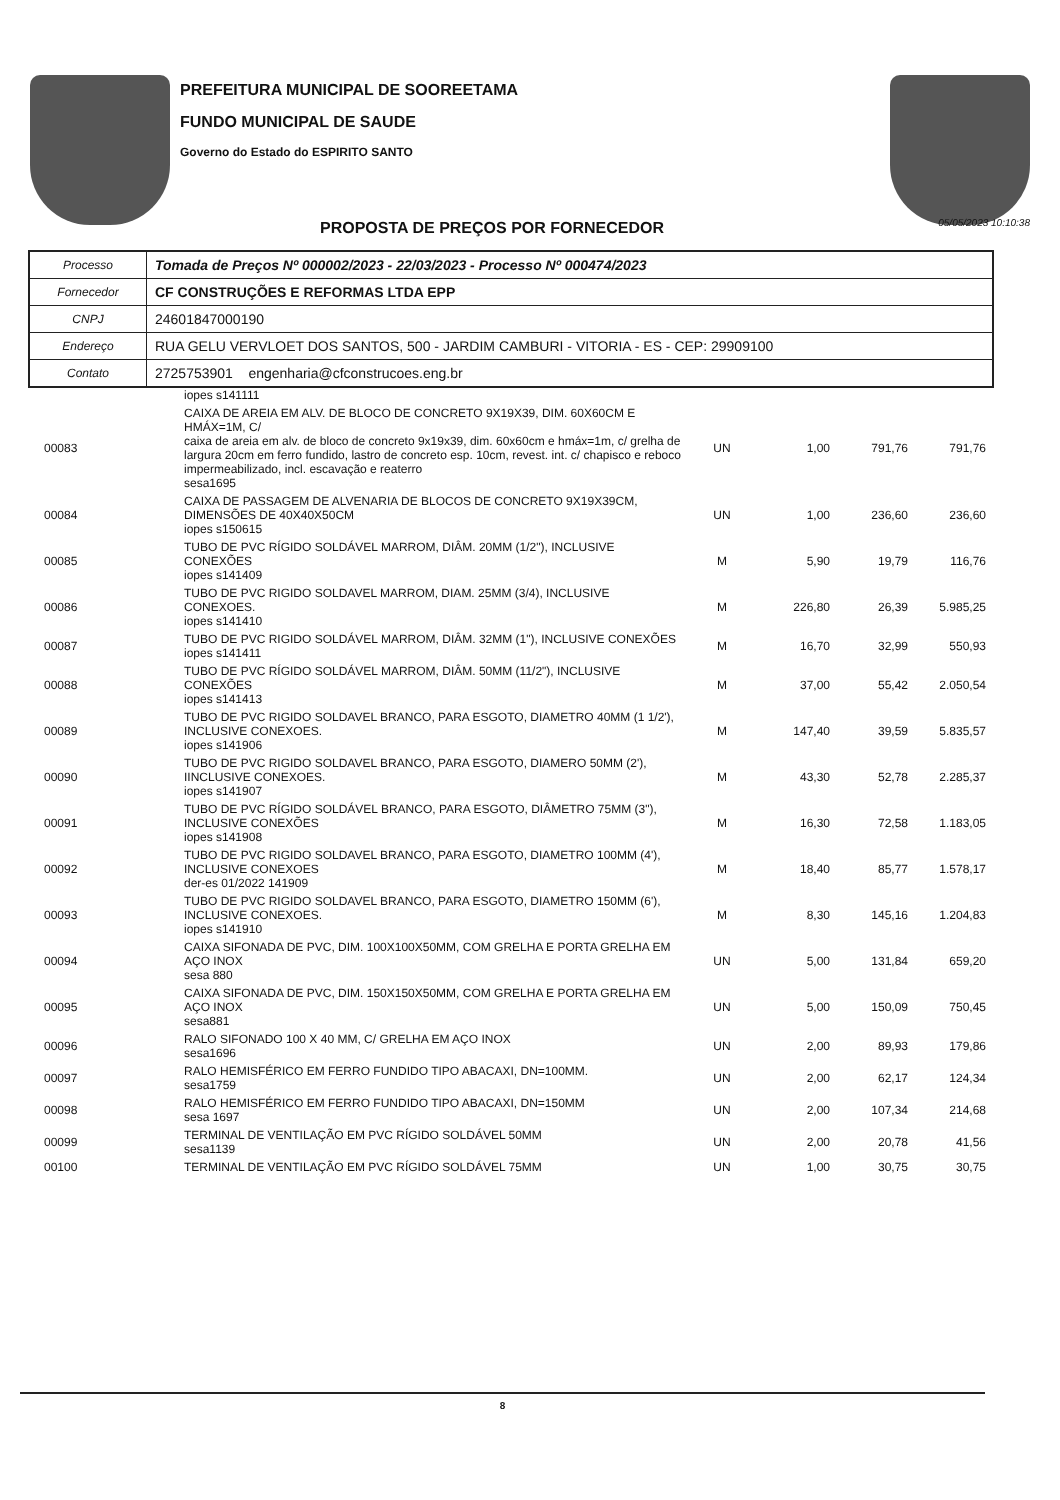PREFEITURA MUNICIPAL DE SOOREETAMA
FUNDO MUNICIPAL DE SAUDE
Governo do Estado do ESPIRITO SANTO
PROPOSTA DE PREÇOS POR FORNECEDOR
05/05/2023 10:10:38
| Processo | Tomada de Preços Nº 000002/2023 - 22/03/2023 - Processo Nº 000474/2023 |
| Fornecedor | CF CONSTRUÇÕES E REFORMAS LTDA EPP |
| CNPJ | 24601847000190 |
| Endereço | RUA GELU VERVLOET DOS SANTOS, 500 - JARDIM CAMBURI - VITORIA - ES - CEP: 29909100 |
| Contato | 2725753901 engenharia@cfconstrucoes.eng.br |
| | iopes s141111 | | | | |
| 00083 | CAIXA DE AREIA EM ALV. DE BLOCO DE CONCRETO 9X19X39, DIM. 60X60CM E HMÁX=1M, C/ caixa de areia em alv. de bloco de concreto 9x19x39, dim. 60x60cm e hmáx=1m, c/ grelha de largura 20cm em ferro fundido, lastro de concreto esp. 10cm, revest. int. c/ chapisco e reboco impermeabilizado, incl. escavação e reaterro sesa1695 | UN | 1,00 | 791,76 | 791,76 |
| 00084 | CAIXA DE PASSAGEM DE ALVENARIA DE BLOCOS DE CONCRETO 9X19X39CM, DIMENSÕES DE 40X40X50CM iopes s150615 | UN | 1,00 | 236,60 | 236,60 |
| 00085 | TUBO DE PVC RÍGIDO SOLDÁVEL MARROM, DIÂM. 20MM (1/2"), INCLUSIVE CONEXÕES iopes s141409 | M | 5,90 | 19,79 | 116,76 |
| 00086 | TUBO DE PVC RIGIDO SOLDAVEL MARROM, DIAM. 25MM (3/4), INCLUSIVE CONEXOES. iopes s141410 | M | 226,80 | 26,39 | 5.985,25 |
| 00087 | TUBO DE PVC RIGIDO SOLDÁVEL MARROM, DIÂM. 32MM (1"), INCLUSIVE CONEXÕES iopes s141411 | M | 16,70 | 32,99 | 550,93 |
| 00088 | TUBO DE PVC RÍGIDO SOLDÁVEL MARROM, DIÂM. 50MM (11/2"), INCLUSIVE CONEXÕES iopes s141413 | M | 37,00 | 55,42 | 2.050,54 |
| 00089 | TUBO DE PVC RIGIDO SOLDAVEL BRANCO, PARA ESGOTO, DIAMETRO 40MM (1 1/2'), INCLUSIVE CONEXOES. iopes s141906 | M | 147,40 | 39,59 | 5.835,57 |
| 00090 | TUBO DE PVC RIGIDO SOLDAVEL BRANCO, PARA ESGOTO, DIAMERO 50MM (2'), IINCLUSIVE CONEXOES. iopes s141907 | M | 43,30 | 52,78 | 2.285,37 |
| 00091 | TUBO DE PVC RÍGIDO SOLDÁVEL BRANCO, PARA ESGOTO, DIÂMETRO 75MM (3"), INCLUSIVE CONEXÕES iopes s141908 | M | 16,30 | 72,58 | 1.183,05 |
| 00092 | TUBO DE PVC RIGIDO SOLDAVEL BRANCO, PARA ESGOTO, DIAMETRO 100MM (4'), INCLUSIVE CONEXOES der-es 01/2022 141909 | M | 18,40 | 85,77 | 1.578,17 |
| 00093 | TUBO DE PVC RIGIDO SOLDAVEL BRANCO, PARA ESGOTO, DIAMETRO 150MM (6'), INCLUSIVE CONEXOES. iopes s141910 | M | 8,30 | 145,16 | 1.204,83 |
| 00094 | CAIXA SIFONADA DE PVC, DIM. 100X100X50MM, COM GRELHA E PORTA GRELHA EM AÇO INOX sesa 880 | UN | 5,00 | 131,84 | 659,20 |
| 00095 | CAIXA SIFONADA DE PVC, DIM. 150X150X50MM, COM GRELHA E PORTA GRELHA EM AÇO INOX sesa881 | UN | 5,00 | 150,09 | 750,45 |
| 00096 | RALO SIFONADO 100 X 40 MM, C/ GRELHA EM AÇO INOX sesa1696 | UN | 2,00 | 89,93 | 179,86 |
| 00097 | RALO HEMISFÉRICO EM FERRO FUNDIDO TIPO ABACAXI, DN=100MM. sesa1759 | UN | 2,00 | 62,17 | 124,34 |
| 00098 | RALO HEMISFÉRICO EM FERRO FUNDIDO TIPO ABACAXI, DN=150MM sesa 1697 | UN | 2,00 | 107,34 | 214,68 |
| 00099 | TERMINAL DE VENTILAÇÃO EM PVC RÍGIDO SOLDÁVEL 50MM sesa1139 | UN | 2,00 | 20,78 | 41,56 |
| 00100 | TERMINAL DE VENTILAÇÃO EM PVC RÍGIDO SOLDÁVEL 75MM | UN | 1,00 | 30,75 | 30,75 |
8